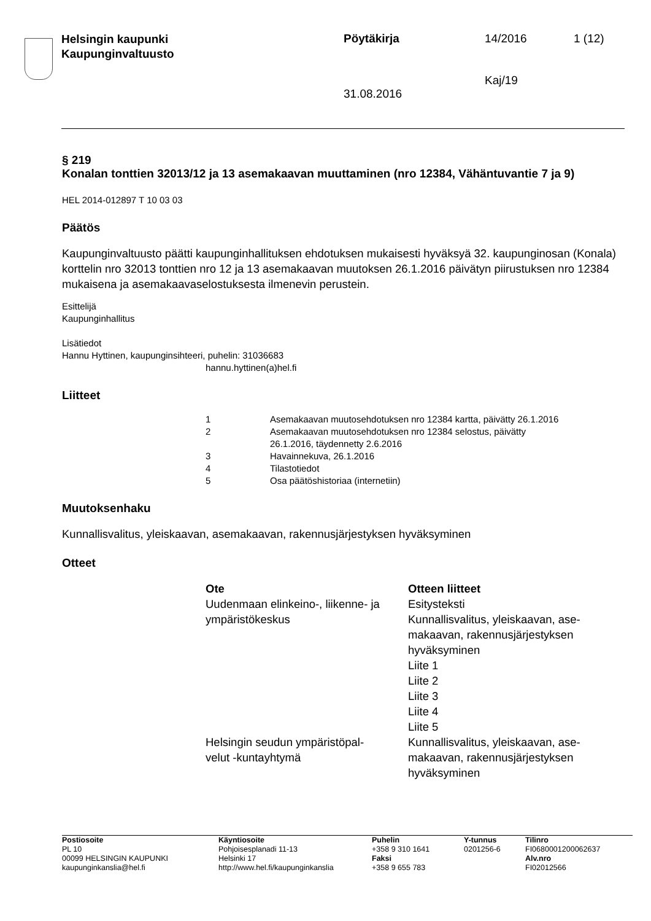| Helsingin kaupunki Kaupunginvaltuusto | Pöytäkirja | 14/2016 | 1 (12) |
| | | Kaj/19 | |
| | 31.08.2016 | | |
§ 219
Konalan tonttien 32013/12 ja 13 asemakaavan muuttaminen (nro 12384, Vähäntuvantie 7 ja 9)
HEL 2014-012897 T 10 03 03
Päätös
Kaupunginvaltuusto päätti kaupunginhallituksen ehdotuksen mukaisesti hyväksyä 32. kaupunginosan (Konala) korttelin nro 32013 tonttien nro 12 ja 13 asemakaavan muutoksen 26.1.2016 päivätyn piirustuksen nro 12384 mukaisena ja asemakaavaselostuksesta ilmenevin perustein.
Esittelijä
Kaupunginhallitus
Lisätiedot
Hannu Hyttinen, kaupunginsihteeri, puhelin: 31036683
hannu.hyttinen(a)hel.fi
Liitteet
| 1 | Asemakaavan muutosehdotuksen nro 12384 kartta, päivätty 26.1.2016 |
| 2 | Asemakaavan muutosehdotuksen nro 12384 selostus, päivätty 26.1.2016, täydennetty 2.6.2016 |
| 3 | Havainnekuva, 26.1.2016 |
| 4 | Tilastotiedot |
| 5 | Osa päätöshistoriaa (internetiin) |
Muutoksenhaku
Kunnallisvalitus, yleiskaavan, asemakaavan, rakennusjärjestyksen hyväksyminen
Otteet
| Ote | Otteen liitteet |
| --- | --- |
| Uudenmaan elinkeino-, liikenne- ja ympäristökeskus | Esitysteksti Kunnallisvalitus, yleiskaavan, ase- makaavan, rakennusjärjestyksen hyväksyminen Liite 1 Liite 2 Liite 3 Liite 4 Liite 5 |
| Helsingin seudun ympäristöpal- velut -kuntayhtymä | Kunnallisvalitus, yleiskaavan, ase- makaavan, rakennusjärjestyksen hyväksyminen |
| Postiosoite PL 10 00099 HELSINGIN KAUPUNKI kaupunginkanslia@hel.fi | Käyntiosoite Pohjoisesplanadi 11-13 Helsinki 17 http://www.hel.fi/kaupunginkanslia | Puhelin +358 9 310 1641 Faksi +358 9 655 783 | Y-tunnus 0201256-6 | Tilinro FI0680001200062637 Alv.nro FI02012566 |